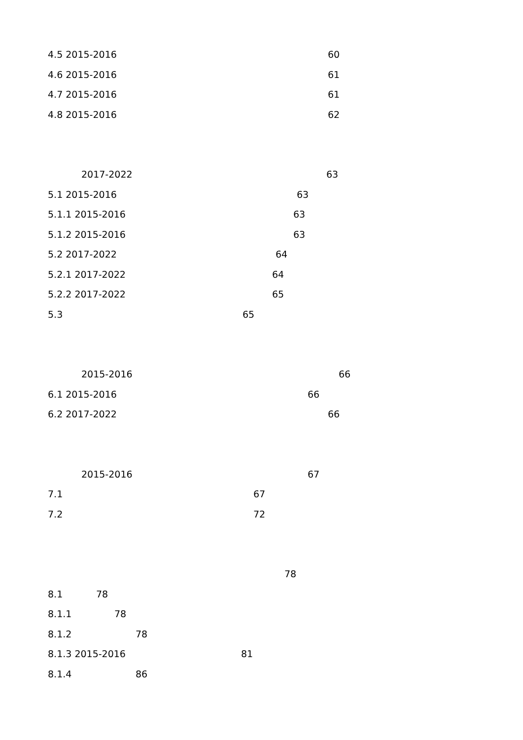4.5 2015-2016 60
4.6 2015-2016 61
4.7 2015-2016 61
4.8 2015-2016 62
2017-2022 63
5.1 2015-2016 63
5.1.1 2015-2016 63
5.1.2 2015-2016 63
5.2 2017-2022 64
5.2.1 2017-2022 64
5.2.2 2017-2022 65
5.3 65
2015-2016 66
6.1 2015-2016 66
6.2 2017-2022 66
2015-2016 67
7.1 67
7.2 72 78
8.1 78
8.1.1 78
8.1.2 78
8.1.3 2015-2016 81
8.1.4 86